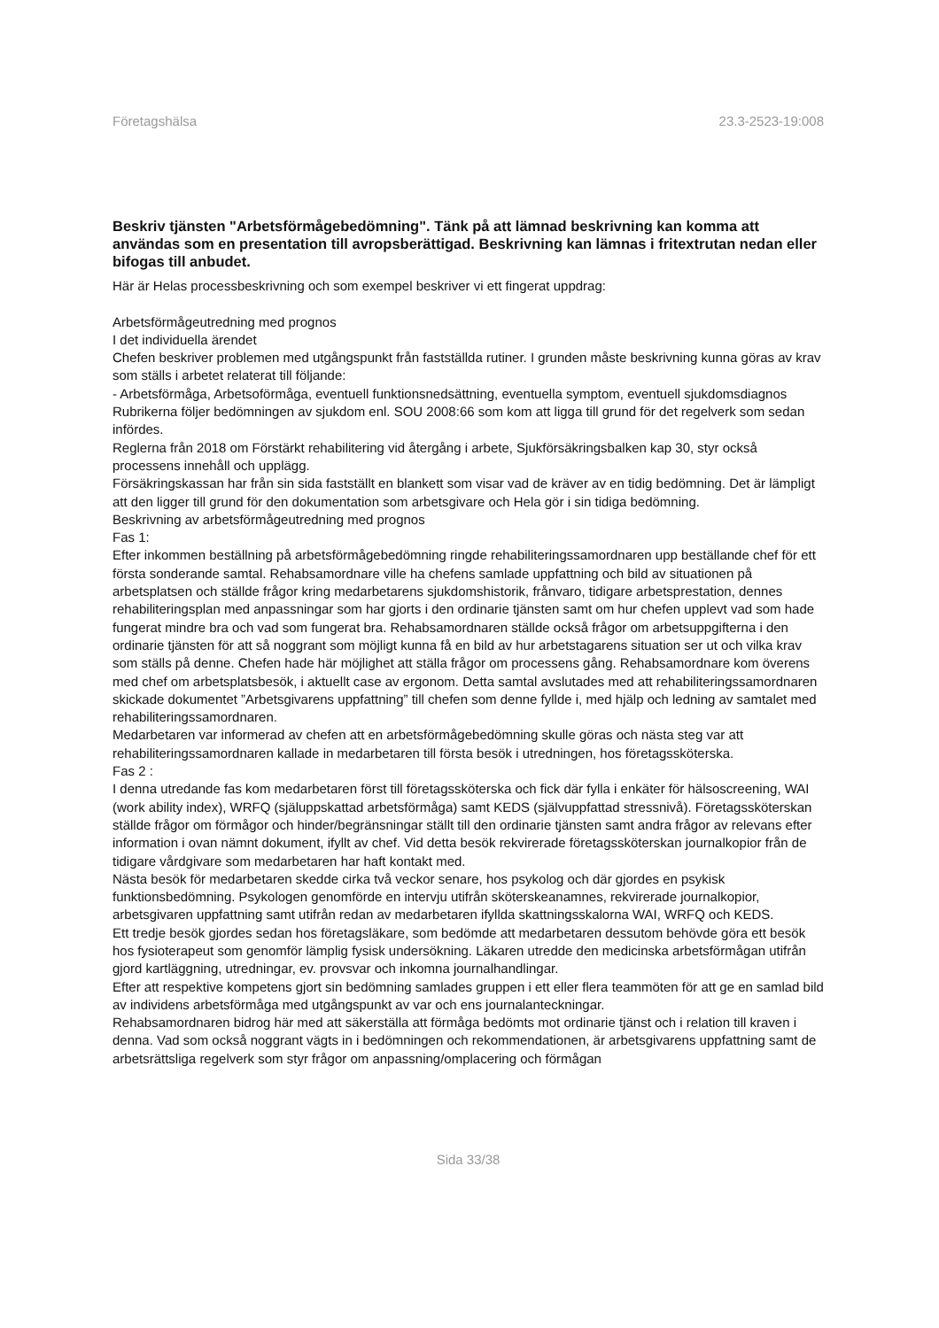Företagshälsa 23.3-2523-19:008
Beskriv tjänsten "Arbetsförmågebedömning". Tänk på att lämnad beskrivning kan komma att användas som en presentation till avropsberättigad. Beskrivning kan lämnas i fritextrutan nedan eller bifogas till anbudet.
Här är Helas processbeskrivning och som exempel beskriver vi ett fingerat uppdrag:
Arbetsförmågeutredning med prognos
I det individuella ärendet
Chefen beskriver problemen med utgångspunkt från fastställda rutiner. I grunden måste beskrivning kunna göras av krav som ställs i arbetet relaterat till följande:
- Arbetsförmåga, Arbetsoförmåga, eventuell funktionsnedsättning, eventuella symptom, eventuell sjukdomsdiagnos
Rubrikerna följer bedömningen av sjukdom enl. SOU 2008:66 som kom att ligga till grund för det regelverk som sedan infördes.
Reglerna från 2018 om Förstärkt rehabilitering vid återgång i arbete, Sjukförsäkringsbalken kap 30, styr också processens innehåll och upplägg.
Försäkringskassan har från sin sida fastställt en blankett som visar vad de kräver av en tidig bedömning. Det är lämpligt att den ligger till grund för den dokumentation som arbetsgivare och Hela gör i sin tidiga bedömning.
Beskrivning av arbetsförmågeutredning med prognos
Fas 1:
Efter inkommen beställning på arbetsförmågebedömning ringde rehabiliteringssamordnaren upp beställande chef för ett första sonderande samtal. Rehabsamordnare ville ha chefens samlade uppfattning och bild av situationen på arbetsplatsen och ställde frågor kring medarbetarens sjukdomshistorik, frånvaro, tidigare arbetsprestation, dennes rehabiliteringsplan med anpassningar som har gjorts i den ordinarie tjänsten samt om hur chefen upplevt vad som hade fungerat mindre bra och vad som fungerat bra. Rehabsamordnaren ställde också frågor om arbetsuppgifterna i den ordinarie tjänsten för att så noggrant som möjligt kunna få en bild av hur arbetstagarens situation ser ut och vilka krav som ställs på denne. Chefen hade här möjlighet att ställa frågor om processens gång. Rehabsamordnare kom överens med chef om arbetsplatsbesök, i aktuellt case av ergonom. Detta samtal avslutades med att rehabiliteringssamordnaren skickade dokumentet ”Arbetsgivarens uppfattning” till chefen som denne fyllde i, med hjälp och ledning av samtalet med rehabiliteringssamordnaren.
Medarbetaren var informerad av chefen att en arbetsförmågebedömning skulle göras och nästa steg var att rehabiliteringssamordnaren kallade in medarbetaren till första besök i utredningen, hos företagssköterska.
Fas 2 :
I denna utredande fas kom medarbetaren först till företagssköterska och fick där fylla i enkäter för hälsoscreening, WAI (work ability index), WRFQ (själuppskattad arbetsförmåga) samt KEDS (självuppfattad stressnivå). Företagssköterskan ställde frågor om förmågor och hinder/begränsningar ställt till den ordinarie tjänsten samt andra frågor av relevans efter information i ovan nämnt dokument, ifyllt av chef. Vid detta besök rekvirerade företagssköterskan journalkopior från de tidigare vårdgivare som medarbetaren har haft kontakt med.
Nästa besök för medarbetaren skedde cirka två veckor senare, hos psykolog och där gjordes en psykisk funktionsbedömning. Psykologen genomförde en intervju utifrån sköterskeanamnes, rekvirerade journalkopior, arbetsgivaren uppfattning samt utifrån redan av medarbetaren ifyllda skattningsskalorna WAI, WRFQ och KEDS.
Ett tredje besök gjordes sedan hos företagsläkare, som bedömde att medarbetaren dessutom behövde göra ett besök hos fysioterapeut som genomför lämplig fysisk undersökning. Läkaren utredde den medicinska arbetsförmågan utifrån gjord kartläggning, utredningar, ev. provsvar och inkomna journalhandlingar.
Efter att respektive kompetens gjort sin bedömning samlades gruppen i ett eller flera teammöten för att ge en samlad bild av individens arbetsförmåga med utgångspunkt av var och ens journalanteckningar.
Rehabsamordnaren bidrog här med att säkerställa att förmåga bedömts mot ordinarie tjänst och i relation till kraven i denna. Vad som också noggrant vägts in i bedömningen och rekommendationen, är arbetsgivarens uppfattning samt de arbetsrättsliga regelverk som styr frågor om anpassning/omplacering och förmågan
Sida 33/38